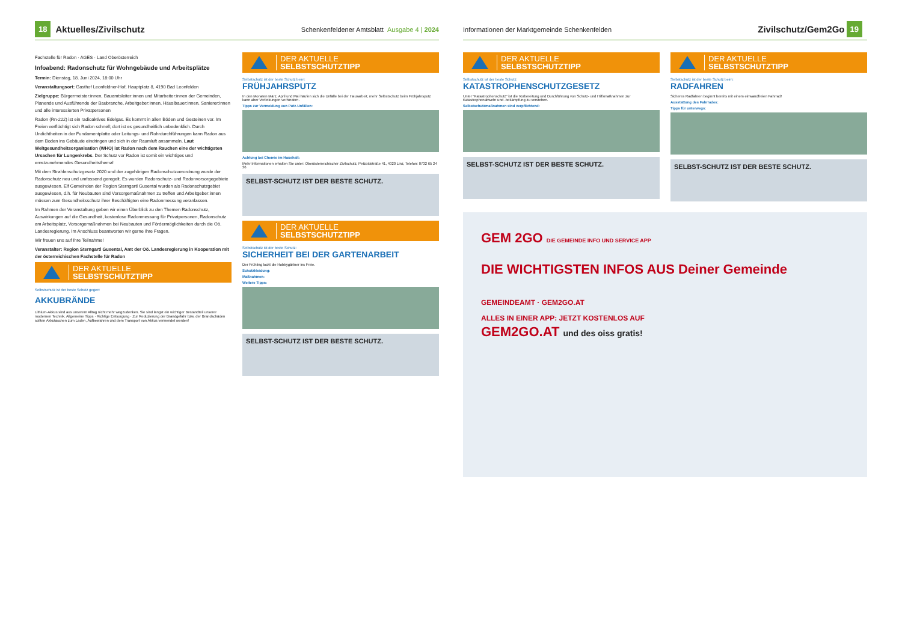18 Aktuelles/Zivilschutz Schenkenfeldener Amtsblatt Ausgabe 4 | 2024
Fachstelle für Radon · AGES · Land Oberösterreich
Infoabend: Radonschutz für Wohngebäude und Arbeitsplätze
Termin: Dienstag, 18. Juni 2024, 18:00 Uhr
Veranstaltungsort: Gasthof Leonfeldner-Hof, Hauptplatz 8, 4190 Bad Leonfelden
Zielgruppe: Bürgermeister:innen, Bauamtsleiter:innen und Mitarbeiter:innen der Gemeinden, Planende und Ausführende der Baubranche, Arbeitgeber:innen, Häuslbauer:innen, Sanierer:innen und alle interessierten Privatpersonen
Radon (Rn-222) ist ein radioaktives Edelgas. Es kommt in allen Böden und Gesteinen vor. Im Freien verflüchtigt sich Radon schnell; dort ist es gesundheitlich unbedenklich. Durch Undichtheiten in der Fundamentplatte oder Leitungs- und Rohrdurchführungen kann Radon aus dem Boden ins Gebäude eindringen und sich in der Raumluft ansammeln. Laut Weltgesundheitsorganisation (WHO) ist Radon nach dem Rauchen eine der wichtigsten Ursachen für Lungenkrebs. Der Schutz vor Radon ist somit ein wichtiges und ernstzunehmendes Gesundheitsthema!
Mit dem Strahlenschutzgesetz 2020 und der zugehörigen Radonschutzverordnung wurde der Radonschutz neu und umfassend geregelt. Es wurden Radonschutz- und Radonvorsorgegebiete ausgewiesen. Elf Gemeinden der Region Sterngartl Gusental wurden als Radonschutzgebiet ausgewiesen, d.h. für Neubauten sind Vorsorgemaßnahmen zu treffen und Arbeitgeber:innen müssen zum Gesundheitsschutz ihrer Beschäftigten eine Radonmessung veranlassen.
Im Rahmen der Veranstaltung geben wir einen Überblick zu den Themen Radonschutz, Auswirkungen auf die Gesundheit, kostenlose Radonmessung für Privatpersonen, Radonschutz am Arbeitsplatz, Vorsorgemaßnahmen bei Neubauten und Fördermöglichkeiten durch die Oö. Landesregierung. Im Anschluss beantworten wir gerne Ihre Fragen.
Wir freuen uns auf Ihre Teilnahme!
Veranstalter: Region Sterngartl Gusental, Amt der Oö. Landesregierung in Kooperation mit der österreichischen Fachstelle für Radon
DER AKTUELLE
SELBSTSCHUTZTIPP
Selbstschutz ist der beste Schutz gegen:
AKKUBRÄNDE
Lithium-Akkus sind aus unserem Alltag nicht mehr wegzudenken. Sie sind längst ein wichtiger Bestandteil unserer modernen Technik. Allgemeine Tipps · Richtige Entsorgung · Zur Reduzierung der Brandgefahr bzw. der Brandschäden sollten Akkutaschen zum Laden, Aufbewahren und dem Transport von Akkus verwendet werden!
DER AKTUELLE
SELBSTSCHUTZTIPP
Selbstschutz ist der beste Schutz beim:
FRÜHJAHRSPUTZ
In den Monaten März, April und Mai häufen sich die Unfälle bei der Hausarbeit, mehr Selbstschutz beim Frühjahrsputz kann aber Verletzungen verhindern.
Tipps zur Vermeidung von Putz-Unfällen:
Achtung bei Chemie im Haushalt:
Mehr Informationen erhalten Sie unter: Oberösterreichischer Zivilschutz, Petzoldstraße 41, 4020 Linz, Telefon: 0732 65 24 36
SELBST-SCHUTZ IST DER BESTE SCHUTZ.
DER AKTUELLE
SELBSTSCHUTZTIPP
Selbstschutz ist der beste Schutz:
SICHERHEIT BEI DER GARTENARBEIT
Der Frühling lockt die Hobbygärtner ins Freie.
Schutzkleidung:
Maßnahmen:
Weitere Tipps:
SELBST-SCHUTZ IST DER BESTE SCHUTZ.
Informationen der Marktgemeinde Schenkenfelden Zivilschutz/Gem2Go 19
DER AKTUELLE
SELBSTSCHUTZTIPP
Selbstschutz ist der beste Schutz:
KATASTROPHENSCHUTZGESETZ
Unter "Katastrophenschutz" ist die Vorbereitung und Durchführung von Schutz- und Hilfsmaßnahmen zur Katastrophenabwehr und -bekämpfung zu verstehen.
Selbstschutzmaßnahmen sind verpflichtend:
SELBST-SCHUTZ IST DER BESTE SCHUTZ.
DER AKTUELLE
SELBSTSCHUTZTIPP
Selbstschutz ist der beste Schutz beim:
RADFAHREN
Sicheres Radfahren beginnt bereits mit einem einwandfreien Fahrrad!
Ausstattung des Fahrrades:
Tipps für unterwegs:
SELBST-SCHUTZ IST DER BESTE SCHUTZ.
GEM 2GO DIE GEMEINDE INFO UND SERVICE APP
DIE WICHTIGSTEN INFOS AUS Deiner Gemeinde
GEMEINDEAMT · GEM2GO.AT
ALLES IN EINER APP: JETZT KOSTENLOS AUF
GEM2GO.AT und des oiss gratis!